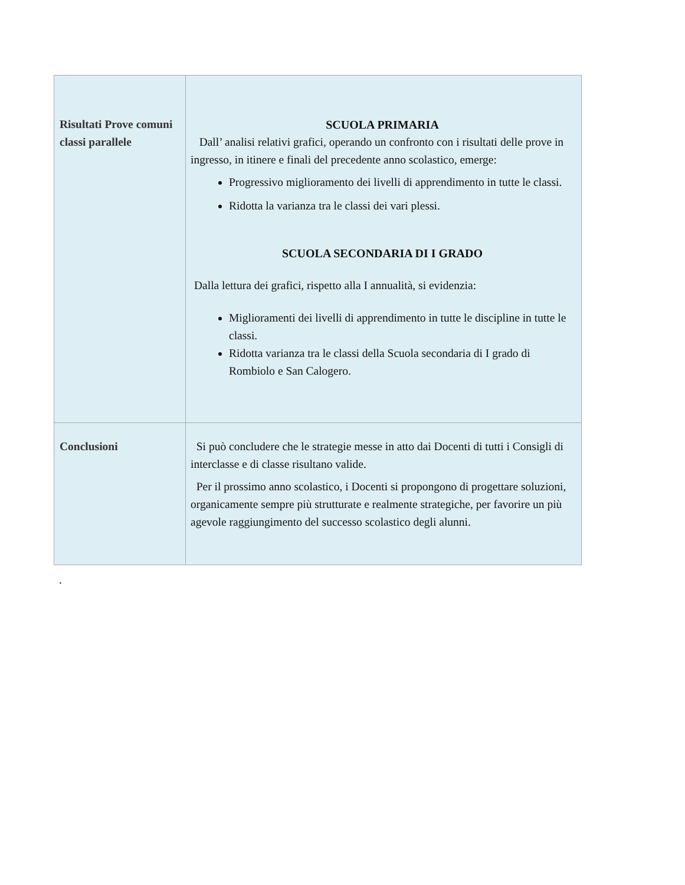| Risultati Prove comuni classi parallele | SCUOLA PRIMARIA Dall’ analisi relativi grafici, operando un confronto con i risultati delle prove in ingresso, in itinere e finali del precedente anno scolastico, emerge: Progressivo miglioramento dei livelli di apprendimento in tutte le classi. Ridotta la varianza tra le classi dei vari plessi. SCUOLA SECONDARIA DI I GRADO Dalla lettura dei grafici, rispetto alla I annualità, si evidenzia: Miglioramenti dei livelli di apprendimento in tutte le discipline in tutte le classi. Ridotta varianza tra le classi della Scuola secondaria di I grado di Rombiolo e San Calogero. |
| Conclusioni | Si può concludere che le strategie messe in atto dai Docenti di tutti i Consigli di interclasse e di classe risultano valide. Per il prossimo anno scolastico, i Docenti si propongono di progettare soluzioni, organicamente sempre più strutturate e realmente strategiche, per favorire un più agevole raggiungimento del successo scolastico degli alunni. |
.